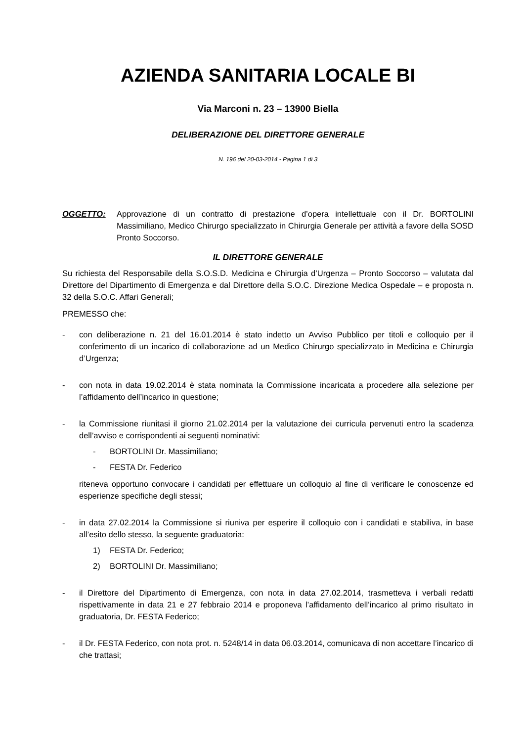AZIENDA SANITARIA LOCALE BI
Via Marconi n. 23 – 13900 Biella
DELIBERAZIONE DEL DIRETTORE GENERALE
N. 196 del 20-03-2014 - Pagina 1 di 3
OGGETTO: Approvazione di un contratto di prestazione d’opera intellettuale con il Dr. BORTOLINI Massimiliano, Medico Chirurgo specializzato in Chirurgia Generale per attività a favore della SOSD Pronto Soccorso.
IL DIRETTORE GENERALE
Su richiesta del Responsabile della S.O.S.D. Medicina e Chirurgia d’Urgenza – Pronto Soccorso – valutata dal Direttore del Dipartimento di Emergenza e dal Direttore della S.O.C. Direzione Medica Ospedale – e proposta n. 32 della S.O.C. Affari Generali;
PREMESSO che:
- con deliberazione n. 21 del 16.01.2014 è stato indetto un Avviso Pubblico per titoli e colloquio per il conferimento di un incarico di collaborazione ad un Medico Chirurgo specializzato in Medicina e Chirurgia d’Urgenza;
- con nota in data 19.02.2014 è stata nominata la Commissione incaricata a procedere alla selezione per l’affidamento dell’incarico in questione;
- la Commissione riunitasi il giorno 21.02.2014 per la valutazione dei curricula pervenuti entro la scadenza dell’avviso e corrispondenti ai seguenti nominativi:
- BORTOLINI Dr. Massimiliano;
- FESTA Dr. Federico
riteneva opportuno convocare i candidati per effettuare un colloquio al fine di verificare le conoscenze ed esperienze specifiche degli stessi;
- in data 27.02.2014 la Commissione si riuniva per esperire il colloquio con i candidati e stabiliva, in base all’esito dello stesso, la seguente graduatoria:
1) FESTA Dr. Federico;
2) BORTOLINI Dr. Massimiliano;
- il Direttore del Dipartimento di Emergenza, con nota in data 27.02.2014, trasmetteva i verbali redatti rispettivamente in data 21 e 27 febbraio 2014 e proponeva l’affidamento dell’incarico al primo risultato in graduatoria, Dr. FESTA Federico;
- il Dr. FESTA Federico, con nota prot. n. 5248/14 in data 06.03.2014, comunicava di non accettare l’incarico di che trattasi;